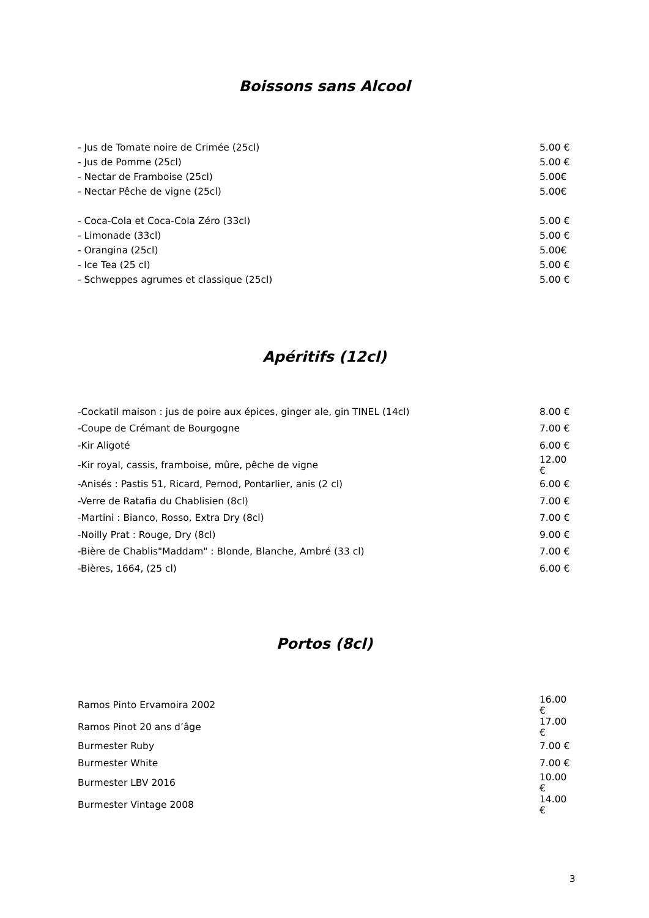Boissons sans Alcool
| - Jus de Tomate noire de Crimée (25cl) | 5.00 € |
| - Jus de Pomme (25cl) | 5.00 € |
| - Nectar de Framboise (25cl) | 5.00€ |
| - Nectar Pêche de vigne (25cl) | 5.00€ |
| - Coca-Cola et Coca-Cola Zéro (33cl) | 5.00 € |
| - Limonade (33cl) | 5.00 € |
| - Orangina (25cl) | 5.00€ |
| - Ice Tea (25 cl) | 5.00 € |
| - Schweppes agrumes et classique (25cl) | 5.00 € |
Apéritifs (12cl)
| -Cockatil maison : jus de poire aux épices, ginger ale, gin TINEL (14cl) | 8.00 € |
| -Coupe de Crémant de Bourgogne | 7.00 € |
| -Kir Aligoté | 6.00 € |
| -Kir royal, cassis, framboise, mûre, pêche de vigne | 12.00 € |
| -Anisés : Pastis 51, Ricard, Pernod, Pontarlier, anis (2 cl) | 6.00 € |
| -Verre de Ratafia du Chablisien (8cl) | 7.00 € |
| -Martini : Bianco, Rosso, Extra Dry (8cl) | 7.00 € |
| -Noilly Prat : Rouge, Dry (8cl) | 9.00 € |
| -Bière de Chablis"Maddam" : Blonde, Blanche, Ambré (33 cl) | 7.00 € |
| -Bières, 1664, (25 cl) | 6.00 € |
Portos (8cl)
| Ramos Pinto Ervamoira 2002 | 16.00 € |
| Ramos Pinot 20 ans d’âge | 17.00 € |
| Burmester Ruby | 7.00 € |
| Burmester White | 7.00 € |
| Burmester LBV 2016 | 10.00 € |
| Burmester Vintage 2008 | 14.00 € |
3